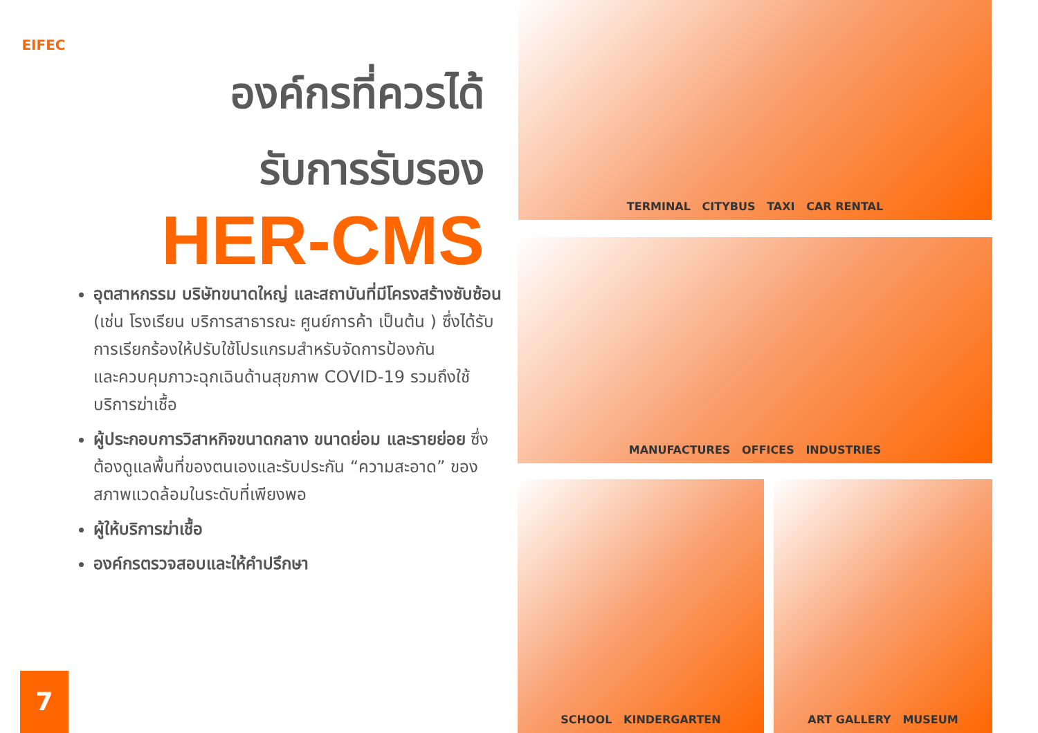EIFEC
องค์กรที่ควรได้
รับการรับรอง
HER-CMS
อุตสาหกรรม บริษัทขนาดใหญ่ และสถาบันที่มีโครงสร้างซับซ้อน (เช่น โรงเรียน บริการสาธารณะ ศูนย์การค้า เป็นต้น ) ซึ่งได้รับการเรียกร้องให้ปรับใช้โปรแกรมสำหรับจัดการป้องกัน
และควบคุมภาวะฉุกเฉินด้านสุขภาพ COVID-19 รวมถึงใช้บริการฆ่าเชื้อ
ผู้ประกอบการวิสาหกิจขนาดกลาง ขนาดย่อม และรายย่อย ซึ่งต้องดูแลพื้นที่ของตนเองและรับประกัน “ความสะอาด” ของสภาพแวดล้อมในระดับที่เพียงพอ
ผู้ให้บริการฆ่าเชื้อ
องค์กรตรวจสอบและให้คำปรึกษา
7
TERMINAL CITYBUS TAXI CAR RENTAL
MANUFACTURES OFFICES INDUSTRIES
SCHOOL KINDERGARTEN ART GALLERY MUSEUM